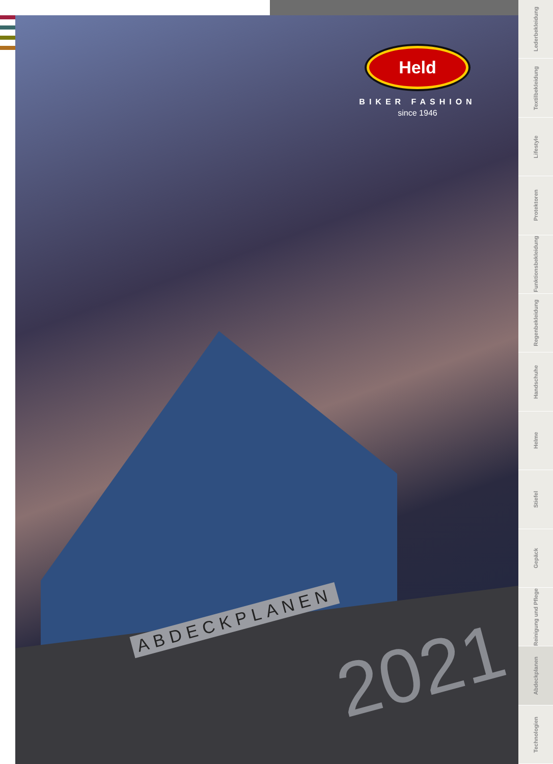Held
BIKER FASHION
since 1946
ABDECKPLANEN 2021
Lederbekleidung
Textilbekleidung
Lifestyle
Protektoren
Funktionsbekleidung
Regenbekleidung
Handschuhe
Helme
Stiefel
Gepäck
Reinigung und Pflege
Abdeckplanen
Technologien